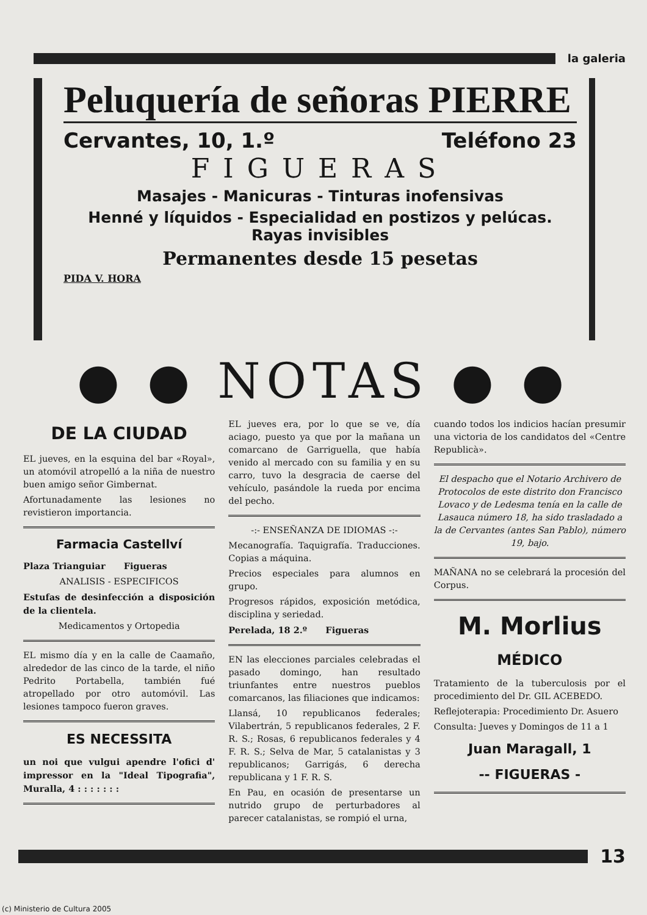la galeria
Peluquería de señoras PIERRE
Cervantes, 10, 1.º Teléfono 23
FIGUERAS
Masajes - Manicuras - Tinturas inofensivas
Henné y líquidos - Especialidad en postizos y pelúcas. Rayas invisibles
Permanentes desde 15 pesetas
PIDA V. HORA
● ● NOTAS ● ●
DE LA CIUDAD
EL jueves, en la esquina del bar «Royal», un atomóvil atropelló a la niña de nuestro buen amigo señor Gimbernat.
Afortunadamente las lesiones no revistieron importancia.
Farmacia Castellví
Plaza Trianguiar Figueras
ANALISIS - ESPECIFICOS
Estufas de desinfección a disposición de la clientela.
Medicamentos y Ortopedia
EL mismo día y en la calle de Caamaño, alrededor de las cinco de la tarde, el niño Pedrito Portabella, también fué atropellado por otro automóvil. Las lesiones tampoco fueron graves.
ES NECESSITA
un noi que vulgui apendre l'ofici d' impressor en la "Ideal Tipografia", Muralla, 4 : : : : : : :
EL jueves era, por lo que se ve, día aciago, puesto ya que por la mañana un comarcano de Garriguella, que había venido al mercado con su familia y en su carro, tuvo la desgracia de caerse del vehículo, pasándole la rueda por encima del pecho.
-:- ENSEÑANZA DE IDIOMAS -:-
Mecanografía. Taquigrafía. Traducciones. Copias a máquina.
Precios especiales para alumnos en grupo.
Progresos rápidos, exposición metódica, disciplina y seriedad.
Perelada, 18 2.º Figueras
EN las elecciones parciales celebradas el pasado domingo, han resultado triunfantes entre nuestros pueblos comarcanos, las filiaciones que indicamos:
Llansá, 10 republicanos federales; Vilabertrán, 5 republicanos federales, 2 F. R. S.; Rosas, 6 republicanos federales y 4 F. R. S.; Selva de Mar, 5 catalanistas y 3 republicanos; Garrigás, 6 derecha republicana y 1 F. R. S.
En Pau, en ocasión de presentarse un nutrido grupo de perturbadores al parecer catalanistas, se rompió el urna,
cuando todos los indicios hacían presumir una victoria de los candidatos del «Centre Republicà».
El despacho que el Notario Archivero de Protocolos de este distrito don Francisco Lovaco y de Ledesma tenía en la calle de Lasauca número 18, ha sido trasladado a la de Cervantes (antes San Pablo), número 19, bajo.
MAÑANA no se celebrará la procesión del Corpus.
M. Morlius
MÉDICO
Tratamiento de la tuberculosis por el procedimiento del Dr. GIL ACEBEDO.
Reflejoterapia: Procedimiento Dr. Asuero
Consulta: Jueves y Domingos de 11 a 1
Juan Maragall, 1
-- FIGUERAS -
13
(c) Ministerio de Cultura 2005